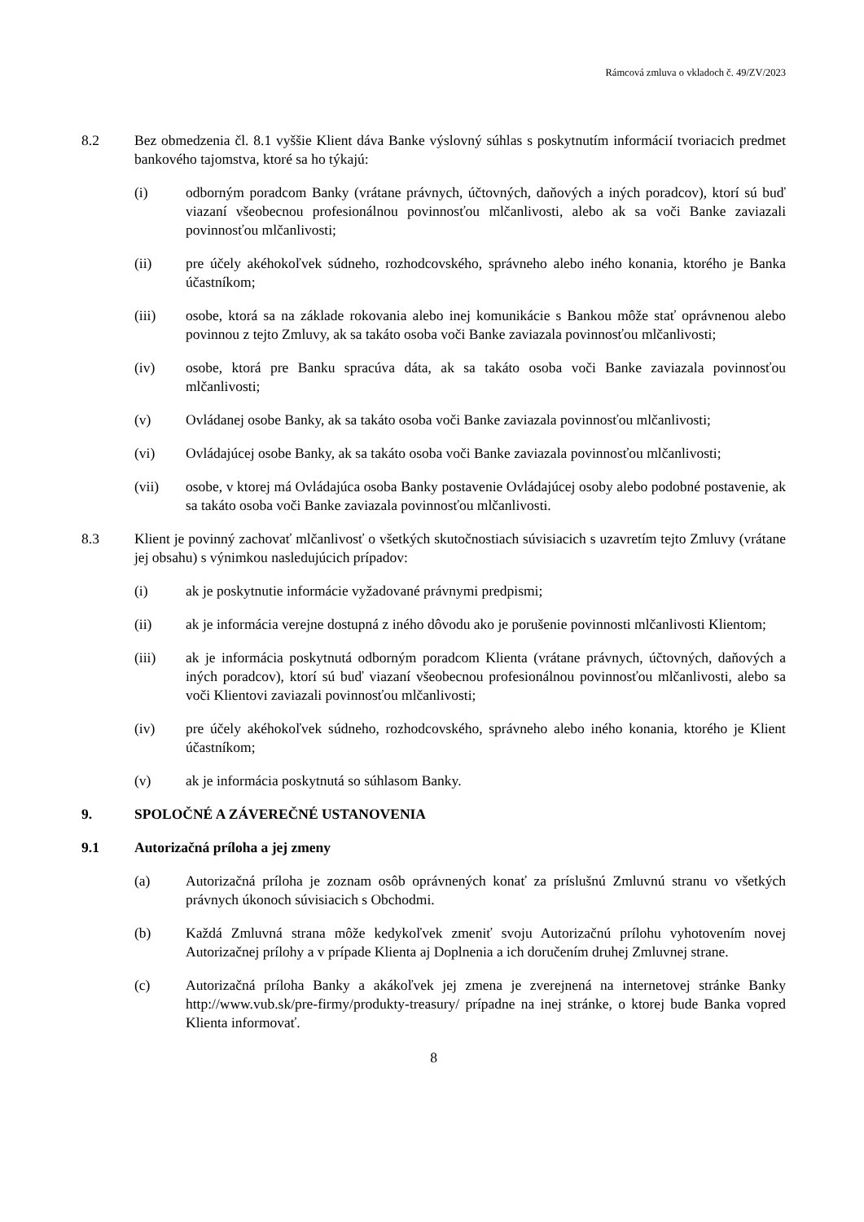Rámcová zmluva o vkladoch č. 49/ZV/2023
8.2 Bez obmedzenia čl. 8.1 vyššie Klient dáva Banke výslovný súhlas s poskytnutím informácií tvoriacich predmet bankového tajomstva, ktoré sa ho týkajú:
(i) odborným poradcom Banky (vrátane právnych, účtovných, daňových a iných poradcov), ktorí sú buď viazaní všeobecnou profesionálnou povinnosťou mlčanlivosti, alebo ak sa voči Banke zaviazali povinnosťou mlčanlivosti;
(ii) pre účely akéhokoľvek súdneho, rozhodcovského, správneho alebo iného konania, ktorého je Banka účastníkom;
(iii) osobe, ktorá sa na základe rokovania alebo inej komunikácie s Bankou môže stať oprávnenou alebo povinnou z tejto Zmluvy, ak sa takáto osoba voči Banke zaviazala povinnosťou mlčanlivosti;
(iv) osobe, ktorá pre Banku spracúva dáta, ak sa takáto osoba voči Banke zaviazala povinnosťou mlčanlivosti;
(v) Ovládanej osobe Banky, ak sa takáto osoba voči Banke zaviazala povinnosťou mlčanlivosti;
(vi) Ovládajúcej osobe Banky, ak sa takáto osoba voči Banke zaviazala povinnosťou mlčanlivosti;
(vii) osobe, v ktorej má Ovládajúca osoba Banky postavenie Ovládajúcej osoby alebo podobné postavenie, ak sa takáto osoba voči Banke zaviazala povinnosťou mlčanlivosti.
8.3 Klient je povinný zachovať mlčanlivosť o všetkých skutočnostiach súvisiacich s uzavretím tejto Zmluvy (vrátane jej obsahu) s výnimkou nasledujúcich prípadov:
(i) ak je poskytnutie informácie vyžadované právnymi predpismi;
(ii) ak je informácia verejne dostupná z iného dôvodu ako je porušenie povinnosti mlčanlivosti Klientom;
(iii) ak je informácia poskytnutá odborným poradcom Klienta (vrátane právnych, účtovných, daňových a iných poradcov), ktorí sú buď viazaní všeobecnou profesionálnou povinnosťou mlčanlivosti, alebo sa voči Klientovi zaviazali povinnosťou mlčanlivosti;
(iv) pre účely akéhokoľvek súdneho, rozhodcovského, správneho alebo iného konania, ktorého je Klient účastníkom;
(v) ak je informácia poskytnutá so súhlasom Banky.
9. SPOLOČNÉ A ZÁVEREČNÉ USTANOVENIA
9.1 Autorizačná príloha a jej zmeny
(a) Autorizačná príloha je zoznam osôb oprávnených konať za príslušnú Zmluvnú stranu vo všetkých právnych úkonoch súvisiacich s Obchodmi.
(b) Každá Zmluvná strana môže kedykoľvek zmeniť svoju Autorizačnú prílohu vyhotovením novej Autorizačnej prílohy a v prípade Klienta aj Doplnenia a ich doručením druhej Zmluvnej strane.
(c) Autorizačná príloha Banky a akákoľvek jej zmena je zverejnená na internetovej stránke Banky http://www.vub.sk/pre-firmy/produkty-treasury/ prípadne na inej stránke, o ktorej bude Banka vopred Klienta informovať.
8